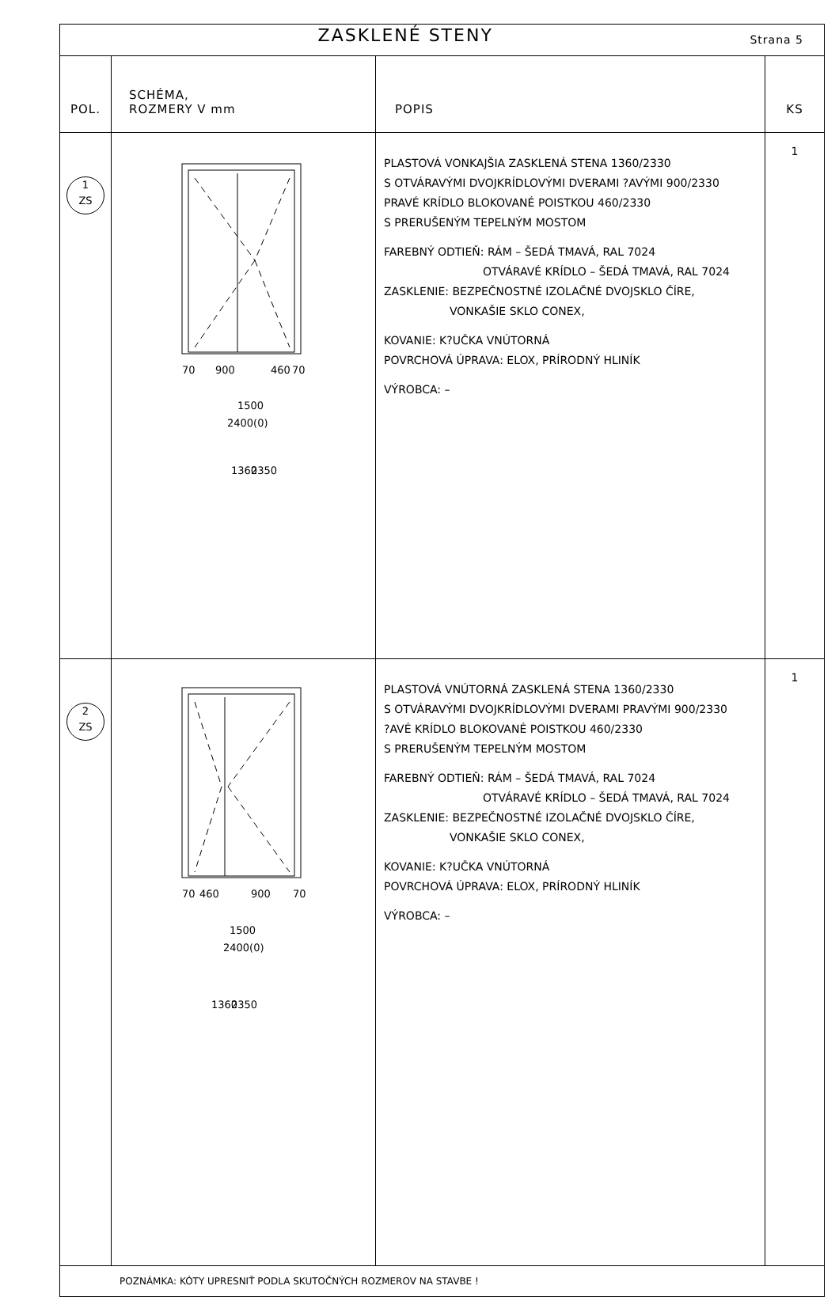| ZASKLENÉ STENY Strana 5 | | | |
| POL. | SCHÉMA, ROZMERY V mm | POPIS | KS |
| 1 ZS | 900 460 70 70 1500 2400(0) 1360 2350 | PLASTOVÁ VONKAJŠIA ZASKLENÁ STENA 1360/2330 S OTVÁRAVÝMI DVOJKRÍDLOVÝMI DVERAMI ?AVÝMI 900/2330 PRAVÉ KRÍDLO BLOKOVANÉ POISTKOU 460/2330 S PRERUŠENÝM TEPELNÝM MOSTOM FAREBNÝ ODTIEŇ: RÁM – ŠEDÁ TMAVÁ, RAL 7024 OTVÁRAVÉ KRÍDLO – ŠEDÁ TMAVÁ, RAL 7024 ZASKLENIE: BEZPEČNOSTNÉ IZOLAČNÉ DVOJSKLO ČÍRE, VONKAŠIE SKLO CONEX, KOVANIE: K?UČKA VNÚTORNÁ POVRCHOVÁ ÚPRAVA: ELOX, PRÍRODNÝ HLINÍK VÝROBCA: – | 1 |
| 2 ZS | 70 460 900 70 1500 2400(0) 1360 2350 | PLASTOVÁ VNÚTORNÁ ZASKLENÁ STENA 1360/2330 S OTVÁRAVÝMI DVOJKRÍDLOVÝMI DVERAMI PRAVÝMI 900/2330 ?AVÉ KRÍDLO BLOKOVANÉ POISTKOU 460/2330 S PRERUŠENÝM TEPELNÝM MOSTOM FAREBNÝ ODTIEŇ: RÁM – ŠEDÁ TMAVÁ, RAL 7024 OTVÁRAVÉ KRÍDLO – ŠEDÁ TMAVÁ, RAL 7024 ZASKLENIE: BEZPEČNOSTNÉ IZOLAČNÉ DVOJSKLO ČÍRE, VONKAŠIE SKLO CONEX, KOVANIE: K?UČKA VNÚTORNÁ POVRCHOVÁ ÚPRAVA: ELOX, PRÍRODNÝ HLINÍK VÝROBCA: – | 1 |
| POZNÁMKA: KÓTY UPRESNIŤ PODLA SKUTOČNÝCH ROZMEROV NA STAVBE ! | | | |